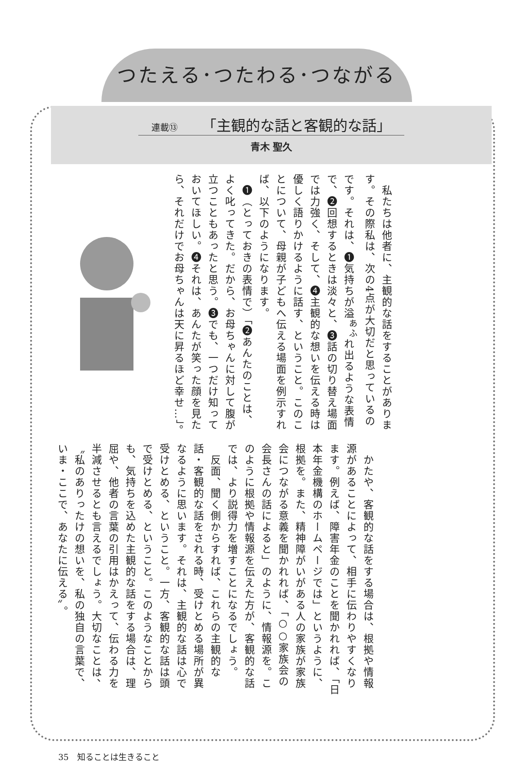つたえる･つたわる･つながる
連載⑬ 「主観的な話と客観的な話」
青木 聖久
　私たちは他者に、主観的な話をすることがあります。その際私は、次の4点が大切だと思っているのです。それは、❶気持ちが溢<sup>あふ</sup>れ出るような表情で、❷回想するときは淡々と、❸話の切り替え場面では力強く、そして、❹主観的な想いを伝える時は優しく語りかけるように話す、ということ。このことについて、母親が子どもへ伝える場面を例示すれば、以下のようになります。
　❶（とっておきの表情で）「❷あんたのことは、よく叱ってきた。だから、お母ちゃんに対して腹が立つこともあったと思う。❸でも、一つだけ知っておいてほしい。❹それは、あんたが笑った顔を見たら、それだけでお母ちゃんは天に昇るほど幸せ…」。
　かたや、客観的な話をする場合は、根拠や情報源があることによって、相手に伝わりやすくなります。例えば、障害年金のことを聞かれれば、「日本年金機構のホームページでは」というように、根拠を。また、精神障がいがある人の家族が家族会につながる意義を聞かれれば、「○○家族会の会長さんの話によると」のように、情報源を。このように根拠や情報源を伝えた方が、客観的な話では、より説得力を増すことになるでしょう。
　反面、聞く側からすれば、これらの主観的な話・客観的な話をされる時、受けとめる場所が異なるように思います。それは、主観的な話は心で受けとめる、ということ。一方、客観的な話は頭で受けとめる、ということ。このようなことからも、気持ちを込めた主観的な話をする場合は、理屈や、他者の言葉の引用はかえって、伝わる力を半減させるとも言えるでしょう。大切なことは、〝私のありったけの想いを、私の独自の言葉で、いま・ここで、あなたに伝える〟。
35　知ることは生きること